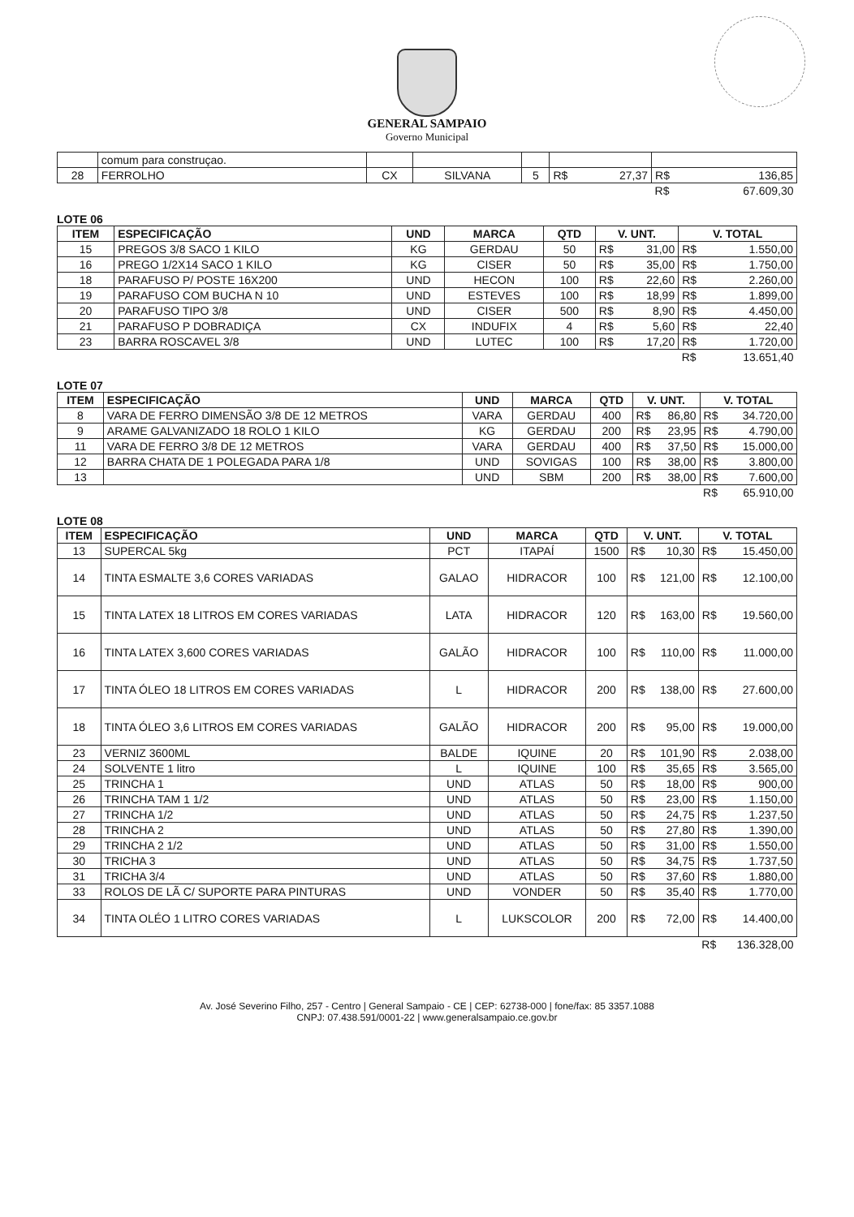GENERAL SAMPAIO
Governo Municipal
| | comum para construçao. | | | | | |
| 28 | FERROLHO | CX | SILVANA | 5 | R$ 27,37 | R$ 136,85 |
| | | | | | | R$ 67.609,30 |
LOTE 06
| ITEM | ESPECIFICAÇÃO | UND | MARCA | QTD | V. UNT. | V. TOTAL |
| --- | --- | --- | --- | --- | --- | --- |
| 15 | PREGOS 3/8 SACO 1 KILO | KG | GERDAU | 50 | R$ 31,00 | R$ 1.550,00 |
| 16 | PREGO 1/2X14 SACO 1 KILO | KG | CISER | 50 | R$ 35,00 | R$ 1.750,00 |
| 18 | PARAFUSO P/ POSTE 16X200 | UND | HECON | 100 | R$ 22,60 | R$ 2.260,00 |
| 19 | PARAFUSO COM BUCHA N 10 | UND | ESTEVES | 100 | R$ 18,99 | R$ 1.899,00 |
| 20 | PARAFUSO TIPO 3/8 | UND | CISER | 500 | R$ 8,90 | R$ 4.450,00 |
| 21 | PARAFUSO P DOBRADIÇA | CX | INDUFIX | 4 | R$ 5,60 | R$ 22,40 |
| 23 | BARRA ROSCAVEL 3/8 | UND | LUTEC | 100 | R$ 17,20 | R$ 1.720,00 |
| | | | | | | R$ 13.651,40 |
LOTE 07
| ITEM | ESPECIFICAÇÃO | UND | MARCA | QTD | V. UNT. | V. TOTAL |
| --- | --- | --- | --- | --- | --- | --- |
| 8 | VARA DE FERRO DIMENSÃO 3/8 DE 12 METROS | VARA | GERDAU | 400 | R$ 86,80 | R$ 34.720,00 |
| 9 | ARAME GALVANIZADO 18 ROLO 1 KILO | KG | GERDAU | 200 | R$ 23,95 | R$ 4.790,00 |
| 11 | VARA DE FERRO 3/8 DE 12 METROS | VARA | GERDAU | 400 | R$ 37,50 | R$ 15.000,00 |
| 12 | BARRA CHATA DE 1 POLEGADA PARA 1/8 | UND | SOVIGAS | 100 | R$ 38,00 | R$ 3.800,00 |
| 13 | | UND | SBM | 200 | R$ 38,00 | R$ 7.600,00 |
| | | | | | | R$ 65.910,00 |
LOTE 08
| ITEM | ESPECIFICAÇÃO | UND | MARCA | QTD | V. UNT. | V. TOTAL |
| --- | --- | --- | --- | --- | --- | --- |
| 13 | SUPERCAL 5kg | PCT | ITAPAÍ | 1500 | R$ 10,30 | R$ 15.450,00 |
| 14 | TINTA ESMALTE 3,6 CORES VARIADAS | GALAO | HIDRACOR | 100 | R$ 121,00 | R$ 12.100,00 |
| 15 | TINTA LATEX 18 LITROS EM CORES VARIADAS | LATA | HIDRACOR | 120 | R$ 163,00 | R$ 19.560,00 |
| 16 | TINTA LATEX 3,600 CORES VARIADAS | GALÃO | HIDRACOR | 100 | R$ 110,00 | R$ 11.000,00 |
| 17 | TINTA ÓLEO 18 LITROS EM CORES VARIADAS | L | HIDRACOR | 200 | R$ 138,00 | R$ 27.600,00 |
| 18 | TINTA ÓLEO 3,6 LITROS EM CORES VARIADAS | GALÃO | HIDRACOR | 200 | R$ 95,00 | R$ 19.000,00 |
| 23 | VERNIZ 3600ML | BALDE | IQUINE | 20 | R$ 101,90 | R$ 2.038,00 |
| 24 | SOLVENTE 1 litro | L | IQUINE | 100 | R$ 35,65 | R$ 3.565,00 |
| 25 | TRINCHA 1 | UND | ATLAS | 50 | R$ 18,00 | R$ 900,00 |
| 26 | TRINCHA TAM 1 1/2 | UND | ATLAS | 50 | R$ 23,00 | R$ 1.150,00 |
| 27 | TRINCHA 1/2 | UND | ATLAS | 50 | R$ 24,75 | R$ 1.237,50 |
| 28 | TRINCHA 2 | UND | ATLAS | 50 | R$ 27,80 | R$ 1.390,00 |
| 29 | TRINCHA 2 1/2 | UND | ATLAS | 50 | R$ 31,00 | R$ 1.550,00 |
| 30 | TRICHA 3 | UND | ATLAS | 50 | R$ 34,75 | R$ 1.737,50 |
| 31 | TRICHA 3/4 | UND | ATLAS | 50 | R$ 37,60 | R$ 1.880,00 |
| 33 | ROLOS DE LÃ C/ SUPORTE PARA PINTURAS | UND | VONDER | 50 | R$ 35,40 | R$ 1.770,00 |
| 34 | TINTA OLÉO 1 LITRO CORES VARIADAS | L | LUKSCOLOR | 200 | R$ 72,00 | R$ 14.400,00 |
| | | | | | | R$ 136.328,00 |
Av. José Severino Filho, 257 - Centro | General Sampaio - CE | CEP: 62738-000 | fone/fax: 85 3357.1088
CNPJ: 07.438.591/0001-22 | www.generalsampaio.ce.gov.br